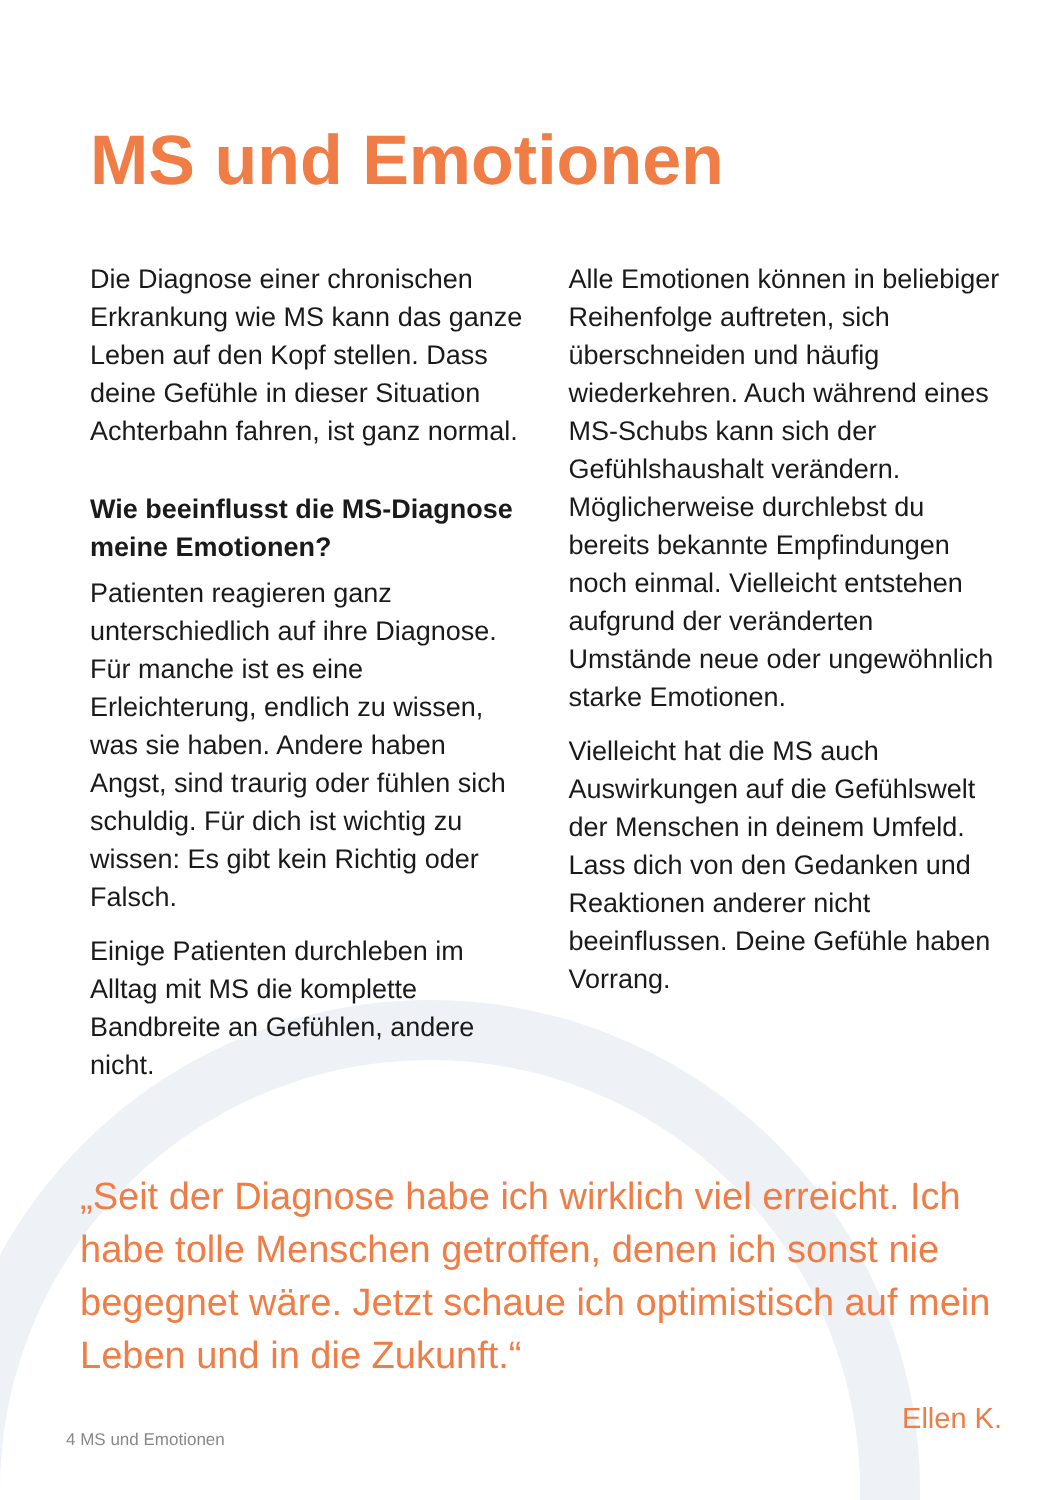MS und Emotionen
Die Diagnose einer chronischen Erkrankung wie MS kann das ganze Leben auf den Kopf stellen. Dass deine Gefühle in dieser Situation Achterbahn fahren, ist ganz normal.
Wie beeinflusst die MS-Diagnose meine Emotionen?
Patienten reagieren ganz unterschiedlich auf ihre Diagnose. Für manche ist es eine Erleichterung, endlich zu wissen, was sie haben. Andere haben Angst, sind traurig oder fühlen sich schuldig. Für dich ist wichtig zu wissen: Es gibt kein Richtig oder Falsch.
Einige Patienten durchleben im Alltag mit MS die komplette Bandbreite an Gefühlen, andere nicht.
Alle Emotionen können in beliebiger Reihenfolge auftreten, sich überschneiden und häufig wiederkehren. Auch während eines MS-Schubs kann sich der Gefühlshaushalt verändern. Möglicherweise durchlebst du bereits bekannte Empfindungen noch einmal. Vielleicht entstehen aufgrund der veränderten Umstände neue oder ungewöhnlich starke Emotionen.
Vielleicht hat die MS auch Auswirkungen auf die Gefühlswelt der Menschen in deinem Umfeld. Lass dich von den Gedanken und Reaktionen anderer nicht beeinflussen. Deine Gefühle haben Vorrang.
„Seit der Diagnose habe ich wirklich viel erreicht. Ich habe tolle Menschen getroffen, denen ich sonst nie begegnet wäre. Jetzt schaue ich optimistisch auf mein Leben und in die Zukunft.“
Ellen K.
4 MS und Emotionen